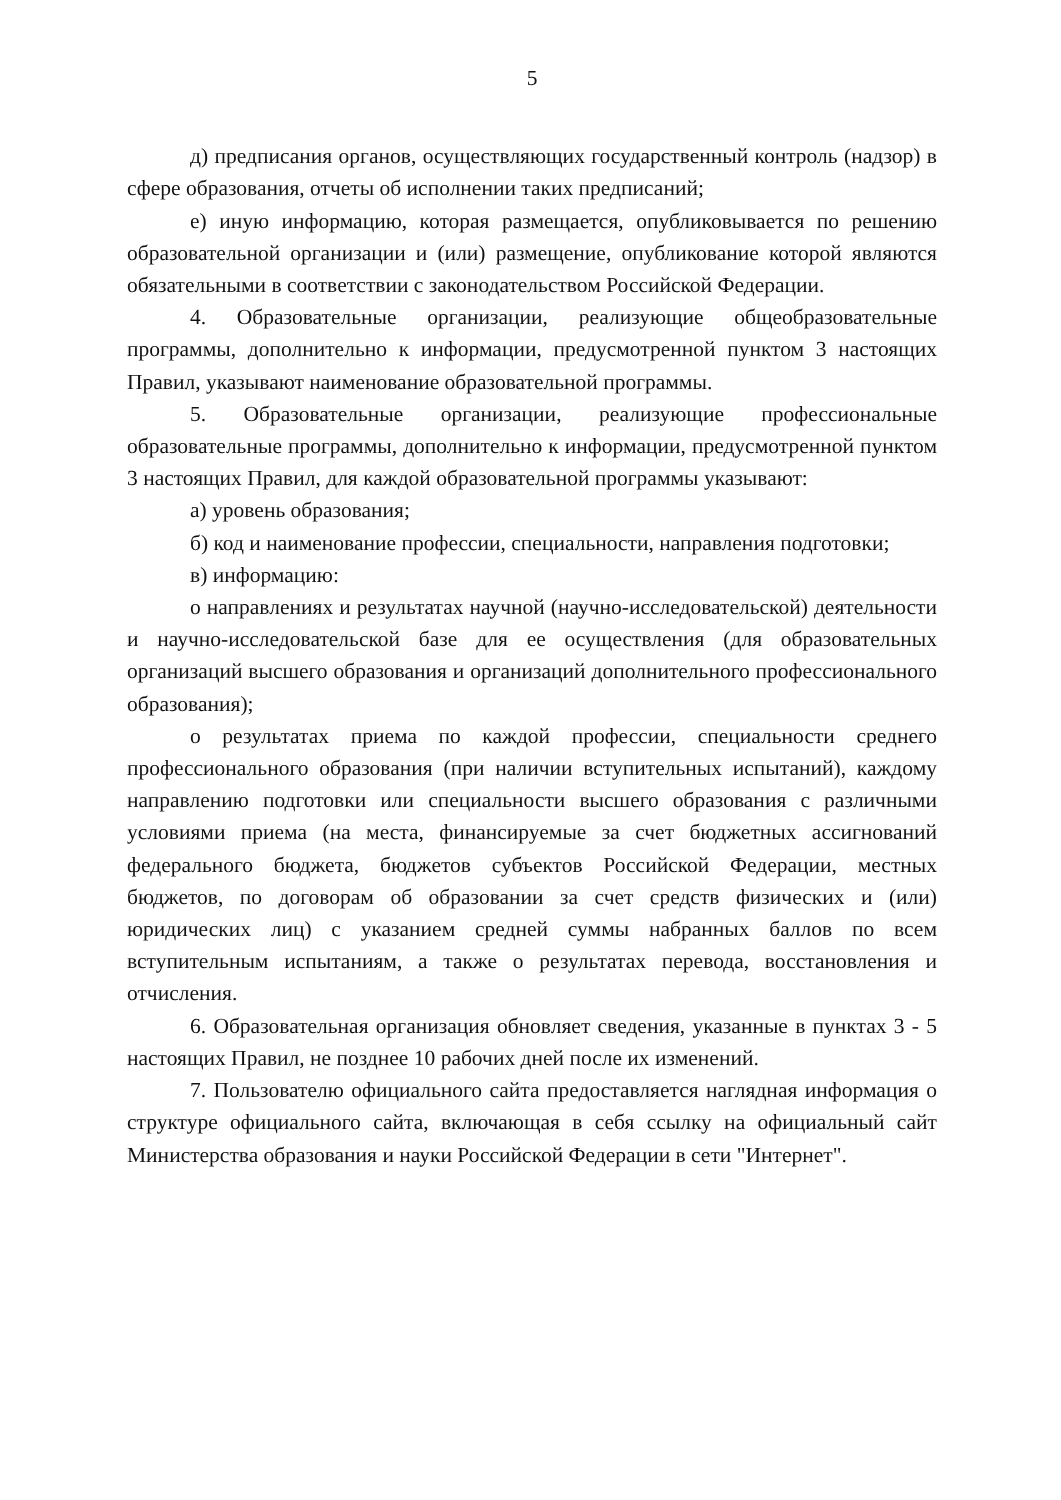5
д) предписания органов, осуществляющих государственный контроль (надзор) в сфере образования, отчеты об исполнении таких предписаний;
е) иную информацию, которая размещается, опубликовывается по решению образовательной организации и (или) размещение, опубликование которой являются обязательными в соответствии с законодательством Российской Федерации.
4. Образовательные организации, реализующие общеобразовательные программы, дополнительно к информации, предусмотренной пунктом 3 настоящих Правил, указывают наименование образовательной программы.
5. Образовательные организации, реализующие профессиональные образовательные программы, дополнительно к информации, предусмотренной пунктом 3 настоящих Правил, для каждой образовательной программы указывают:
а) уровень образования;
б) код и наименование профессии, специальности, направления подготовки;
в) информацию:
о направлениях и результатах научной (научно-исследовательской) деятельности и научно-исследовательской базе для ее осуществления (для образовательных организаций высшего образования и организаций дополнительного профессионального образования);
о результатах приема по каждой профессии, специальности среднего профессионального образования (при наличии вступительных испытаний), каждому направлению подготовки или специальности высшего образования с различными условиями приема (на места, финансируемые за счет бюджетных ассигнований федерального бюджета, бюджетов субъектов Российской Федерации, местных бюджетов, по договорам об образовании за счет средств физических и (или) юридических лиц) с указанием средней суммы набранных баллов по всем вступительным испытаниям, а также о результатах перевода, восстановления и отчисления.
6. Образовательная организация обновляет сведения, указанные в пунктах 3 - 5 настоящих Правил, не позднее 10 рабочих дней после их изменений.
7. Пользователю официального сайта предоставляется наглядная информация о структуре официального сайта, включающая в себя ссылку на официальный сайт Министерства образования и науки Российской Федерации в сети "Интернет".